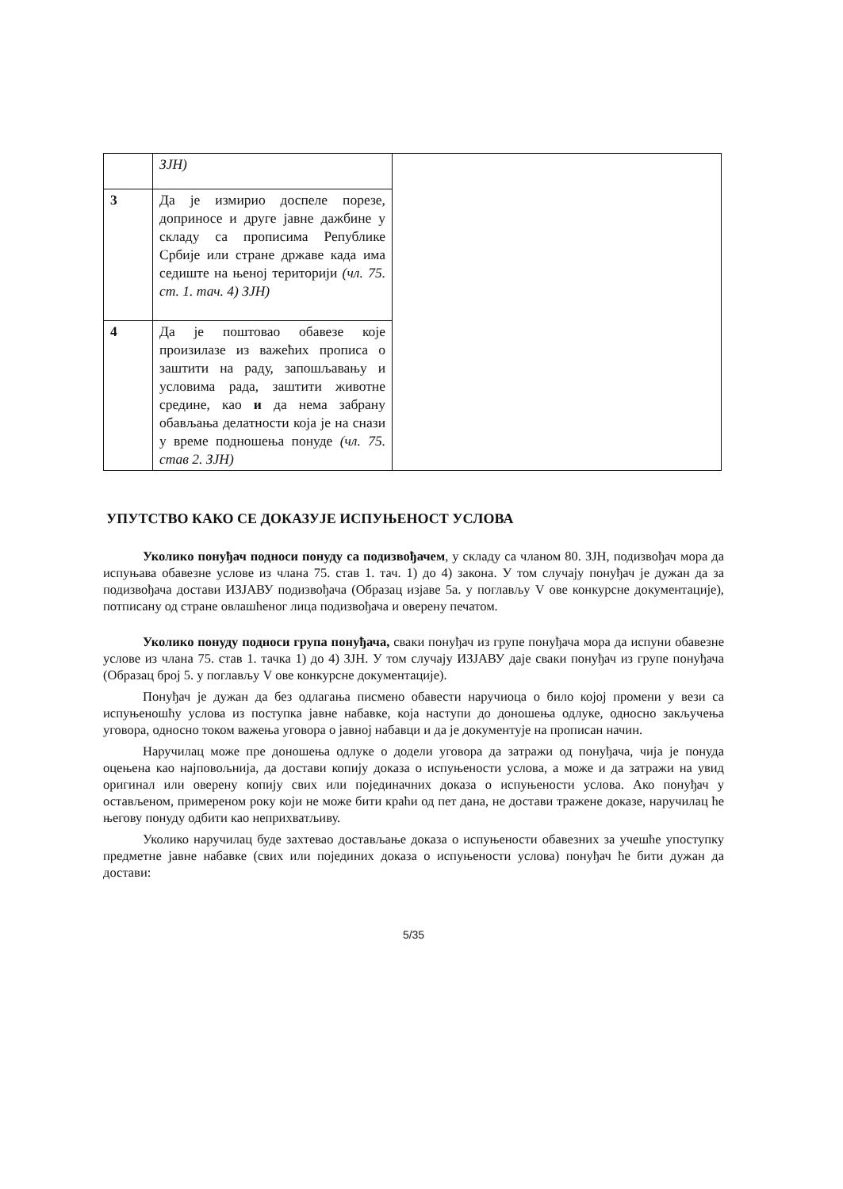| | ЗЈН) | |
| 3 | Да је измирио доспеле порезе, доприносе и друге јавне дажбине у складу са прописима Републике Србије или стране државе када има седиште на њеној територији (чл. 75. ст. 1. тач. 4) ЗЈН) | |
| 4 | Да је поштовао обавезе које произилазе из важећих прописа о заштити на раду, запошљавању и условима рада, заштити животне средине, као и да нема забрану обављања делатности која је на снази у време подношења понуде (чл. 75. став 2. ЗЈН) | |
УПУТСТВО КАКО СЕ ДОКАЗУЈЕ ИСПУЊЕНОСТ УСЛОВА
Уколико понуђач подноси понуду са подизвођачем, у складу са чланом 80. ЗЈН, подизвођач мора да испуњава обавезне услове из члана 75. став 1. тач. 1) до 4) закона. У том случају понуђач је дужан да за подизвођача достави ИЗЈАВУ подизвођача (Образац изјаве 5а. у поглављу V ове конкурсне документације), потписану од стране овлашћеног лица подизвођача и оверену печатом.
Уколико понуду подноси група понуђача, сваки понуђач из групе понуђача мора да испуни обавезне услове из члана 75. став 1. тачка 1) до 4) ЗЈН. У том случају ИЗЈАВУ даје сваки понуђач из групе понуђача (Образац број 5. у поглављу V ове конкурсне документације).
Понуђач је дужан да без одлагања писмено обавести наручиоца о било којој промени у вези са испуњеношћу услова из поступка јавне набавке, која наступи до доношења одлуке, односно закључења уговора, односно током важења уговора о јавној набавци и да је документује на прописан начин.
Наручилац може пре доношења одлуке о додели уговора да затражи од понуђача, чија је понуда оцењена као најповољнија, да достави копију доказа о испуњености услова, а може и да затражи на увид оригинал или оверену копију свих или појединачних доказа о испуњености услова. Ако понуђач у остављеном, примереном року који не може бити краћи од пет дана, не достави тражене доказе, наручилац ће његову понуду одбити као неприхватљиву.
Уколико наручилац буде захтевао достављање доказа о испуњености обавезних за учешће упоступку предметне јавне набавке (свих или појединих доказа о испуњености услова) понуђач ће бити дужан да достави:
5/35